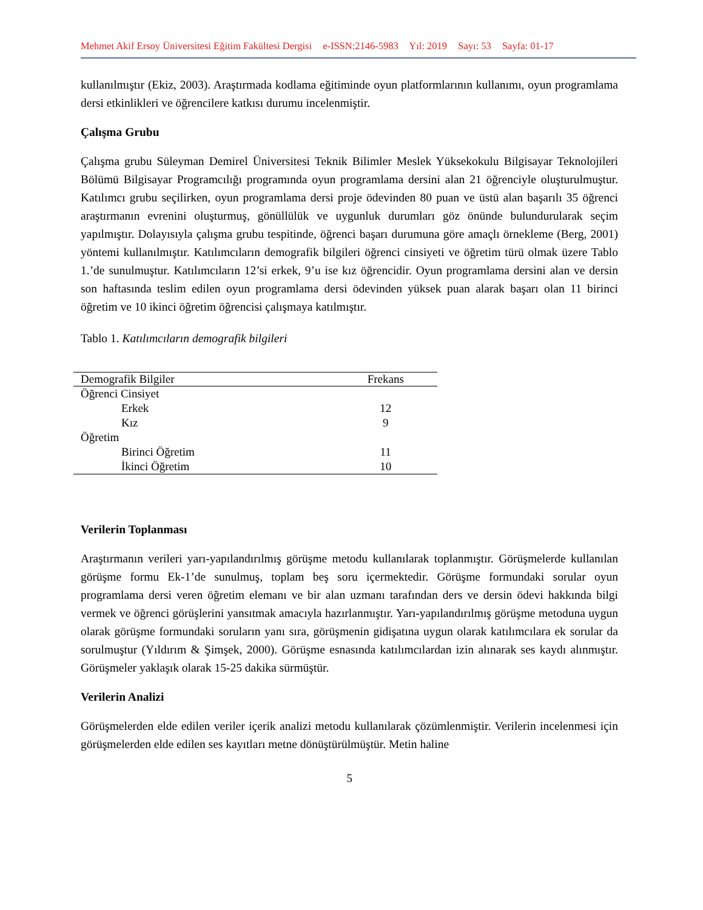Mehmet Akif Ersoy Üniversitesi Eğitim Fakültesi Dergisi e-ISSN:2146-5983 Yıl: 2019 Sayı: 53 Sayfa: 01-17
kullanılmıştır (Ekiz, 2003). Araştırmada kodlama eğitiminde oyun platformlarının kullanımı, oyun programlama dersi etkinlikleri ve öğrencilere katkısı durumu incelenmiştir.
Çalışma Grubu
Çalışma grubu Süleyman Demirel Üniversitesi Teknik Bilimler Meslek Yüksekokulu Bilgisayar Teknolojileri Bölümü Bilgisayar Programcılığı programında oyun programlama dersini alan 21 öğrenciyle oluşturulmuştur. Katılımcı grubu seçilirken, oyun programlama dersi proje ödevinden 80 puan ve üstü alan başarılı 35 öğrenci araştırmanın evrenini oluşturmuş, gönüllülük ve uygunluk durumları göz önünde bulundurularak seçim yapılmıştır. Dolayısıyla çalışma grubu tespitinde, öğrenci başarı durumuna göre amaçlı örnekleme (Berg, 2001) yöntemi kullanılmıştır. Katılımcıların demografik bilgileri öğrenci cinsiyeti ve öğretim türü olmak üzere Tablo 1.’de sunulmuştur. Katılımcıların 12’si erkek, 9’u ise kız öğrencidir. Oyun programlama dersini alan ve dersin son haftasında teslim edilen oyun programlama dersi ödevinden yüksek puan alarak başarı olan 11 birinci öğretim ve 10 ikinci öğretim öğrencisi çalışmaya katılmıştır.
Tablo 1. Katılımcıların demografik bilgileri
| Demografik Bilgiler | Frekans |
| --- | --- |
| Öğrenci Cinsiyet | |
| Erkek | 12 |
| Kız | 9 |
| Öğretim | |
| Birinci Öğretim | 11 |
| İkinci Öğretim | 10 |
Verilerin Toplanması
Araştırmanın verileri yarı-yapılandırılmış görüşme metodu kullanılarak toplanmıştır. Görüşmelerde kullanılan görüşme formu Ek-1’de sunulmuş, toplam beş soru içermektedir. Görüşme formundaki sorular oyun programlama dersi veren öğretim elemanı ve bir alan uzmanı tarafından ders ve dersin ödevi hakkında bilgi vermek ve öğrenci görüşlerini yansıtmak amacıyla hazırlanmıştır. Yarı-yapılandırılmış görüşme metoduna uygun olarak görüşme formundaki soruların yanı sıra, görüşmenin gidişatına uygun olarak katılımcılara ek sorular da sorulmuştur (Yıldırım & Şimşek, 2000). Görüşme esnasında katılımcılardan izin alınarak ses kaydı alınmıştır. Görüşmeler yaklaşık olarak 15-25 dakika sürmüştür.
Verilerin Analizi
Görüşmelerden elde edilen veriler içerik analizi metodu kullanılarak çözümlenmiştir. Verilerin incelenmesi için görüşmelerden elde edilen ses kayıtları metne dönüştürülmüştür. Metin haline
5